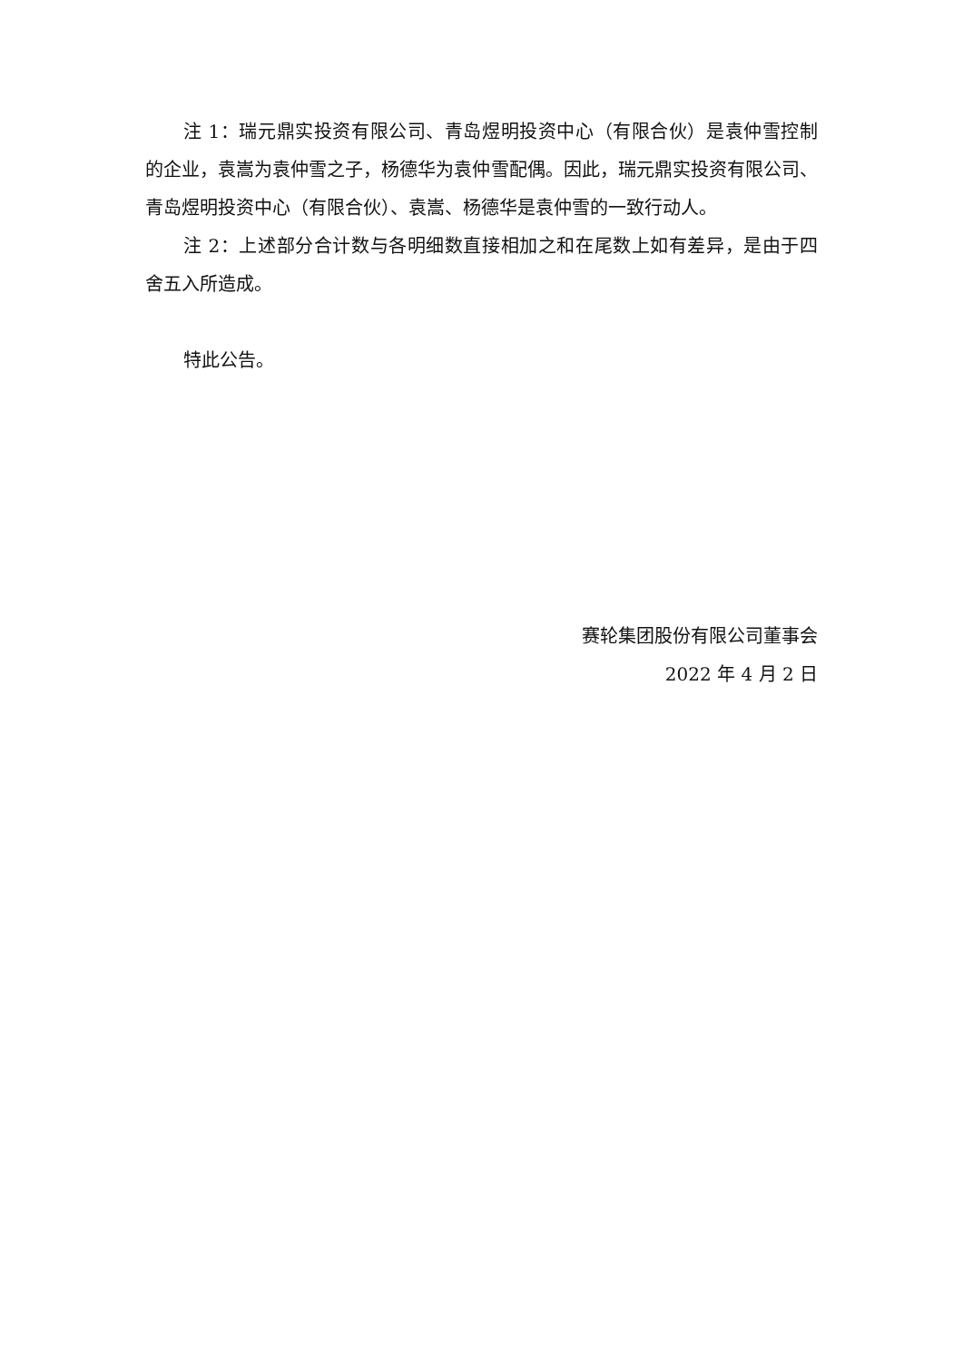注 1：瑞元鼎实投资有限公司、青岛煜明投资中心（有限合伙）是袁仲雪控制的企业，袁嵩为袁仲雪之子，杨德华为袁仲雪配偶。因此，瑞元鼎实投资有限公司、青岛煜明投资中心（有限合伙）、袁嵩、杨德华是袁仲雪的一致行动人。
注 2：上述部分合计数与各明细数直接相加之和在尾数上如有差异，是由于四舍五入所造成。
特此公告。
赛轮集团股份有限公司董事会
2022 年 4 月 2 日